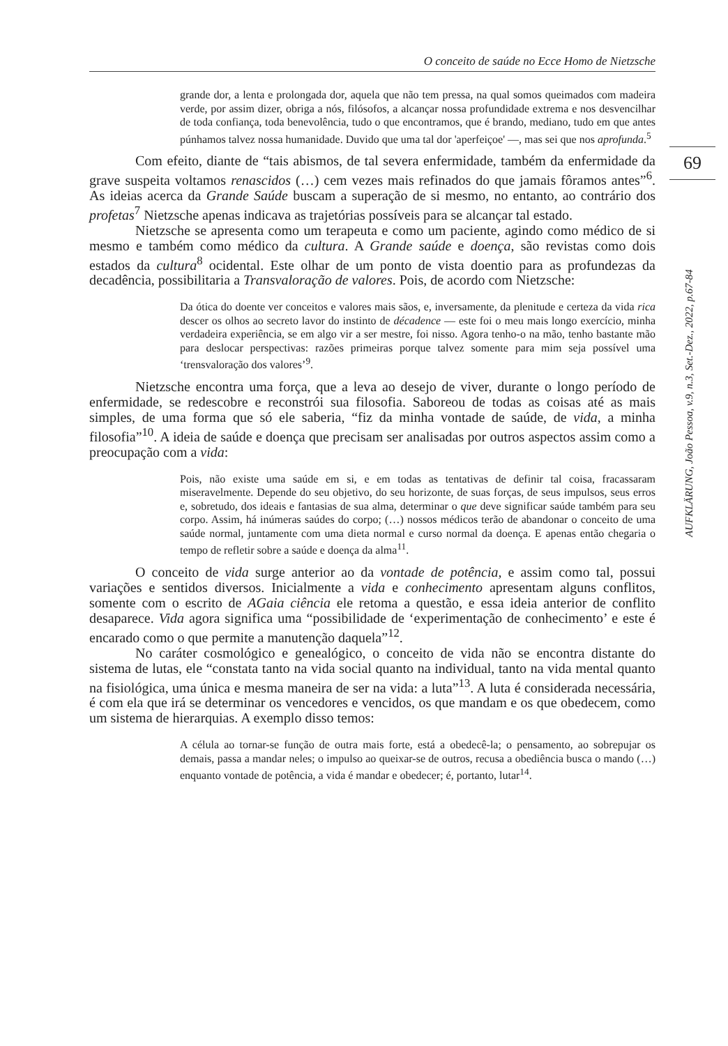O conceito de saúde no Ecce Homo de Nietzsche
69
AUFKLÄRUNG, João Pessoa, v.9, n.3, Set.-Dez., 2022, p.67-84
grande dor, a lenta e prolongada dor, aquela que não tem pressa, na qual somos queimados com madeira verde, por assim dizer, obriga a nós, filósofos, a alcançar nossa profundidade extrema e nos desvencilhar de toda confiança, toda benevolência, tudo o que encontramos, que é brando, mediano, tudo em que antes púnhamos talvez nossa humanidade. Duvido que uma tal dor 'aperfeiçoe' —, mas sei que nos aprofunda.<sup>5</sup>
Com efeito, diante de “tais abismos, de tal severa enfermidade, também da enfermidade da grave suspeita voltamos renascidos (…) cem vezes mais refinados do que jamais fôramos antes”<sup>6</sup>. As ideias acerca da Grande Saúde buscam a superação de si mesmo, no entanto, ao contrário dos profetas<sup>7</sup> Nietzsche apenas indicava as trajetórias possíveis para se alcançar tal estado.
Nietzsche se apresenta como um terapeuta e como um paciente, agindo como médico de si mesmo e também como médico da cultura. A Grande saúde e doença, são revistas como dois estados da cultura<sup>8</sup> ocidental. Este olhar de um ponto de vista doentio para as profundezas da decadência, possibilitaria a Transvaloração de valores. Pois, de acordo com Nietzsche:
Da ótica do doente ver conceitos e valores mais sãos, e, inversamente, da plenitude e certeza da vida rica descer os olhos ao secreto lavor do instinto de décadence — este foi o meu mais longo exercício, minha verdadeira experiência, se em algo vir a ser mestre, foi nisso. Agora tenho-o na mão, tenho bastante mão para deslocar perspectivas: razões primeiras porque talvez somente para mim seja possível uma ‘trensvaloração dos valores’<sup>9</sup>.
Nietzsche encontra uma força, que a leva ao desejo de viver, durante o longo período de enfermidade, se redescobre e reconstrói sua filosofia. Saboreou de todas as coisas até as mais simples, de uma forma que só ele saberia, “fiz da minha vontade de saúde, de vida, a minha filosofia”<sup>10</sup>. A ideia de saúde e doença que precisam ser analisadas por outros aspectos assim como a preocupação com a vida:
Pois, não existe uma saúde em si, e em todas as tentativas de definir tal coisa, fracassaram miseravelmente. Depende do seu objetivo, do seu horizonte, de suas forças, de seus impulsos, seus erros e, sobretudo, dos ideais e fantasias de sua alma, determinar o que deve significar saúde também para seu corpo. Assim, há inúmeras saúdes do corpo; (…) nossos médicos terão de abandonar o conceito de uma saúde normal, juntamente com uma dieta normal e curso normal da doença. E apenas então chegaria o tempo de refletir sobre a saúde e doença da alma<sup>11</sup>.
O conceito de vida surge anterior ao da vontade de potência, e assim como tal, possui variações e sentidos diversos. Inicialmente a vida e conhecimento apresentam alguns conflitos, somente com o escrito de AGaia ciência ele retoma a questão, e essa ideia anterior de conflito desaparece. Vida agora significa uma “possibilidade de ‘experimentação de conhecimento’ e este é encarado como o que permite a manutenção daquela”<sup>12</sup>.
No caráter cosmológico e genealógico, o conceito de vida não se encontra distante do sistema de lutas, ele “constata tanto na vida social quanto na individual, tanto na vida mental quanto na fisiológica, uma única e mesma maneira de ser na vida: a luta”<sup>13</sup>. A luta é considerada necessária, é com ela que irá se determinar os vencedores e vencidos, os que mandam e os que obedecem, como um sistema de hierarquias. A exemplo disso temos:
A célula ao tornar-se função de outra mais forte, está a obedecê-la; o pensamento, ao sobrepujar os demais, passa a mandar neles; o impulso ao queixar-se de outros, recusa a obediência busca o mando (…) enquanto vontade de potência, a vida é mandar e obedecer; é, portanto, lutar<sup>14</sup>.